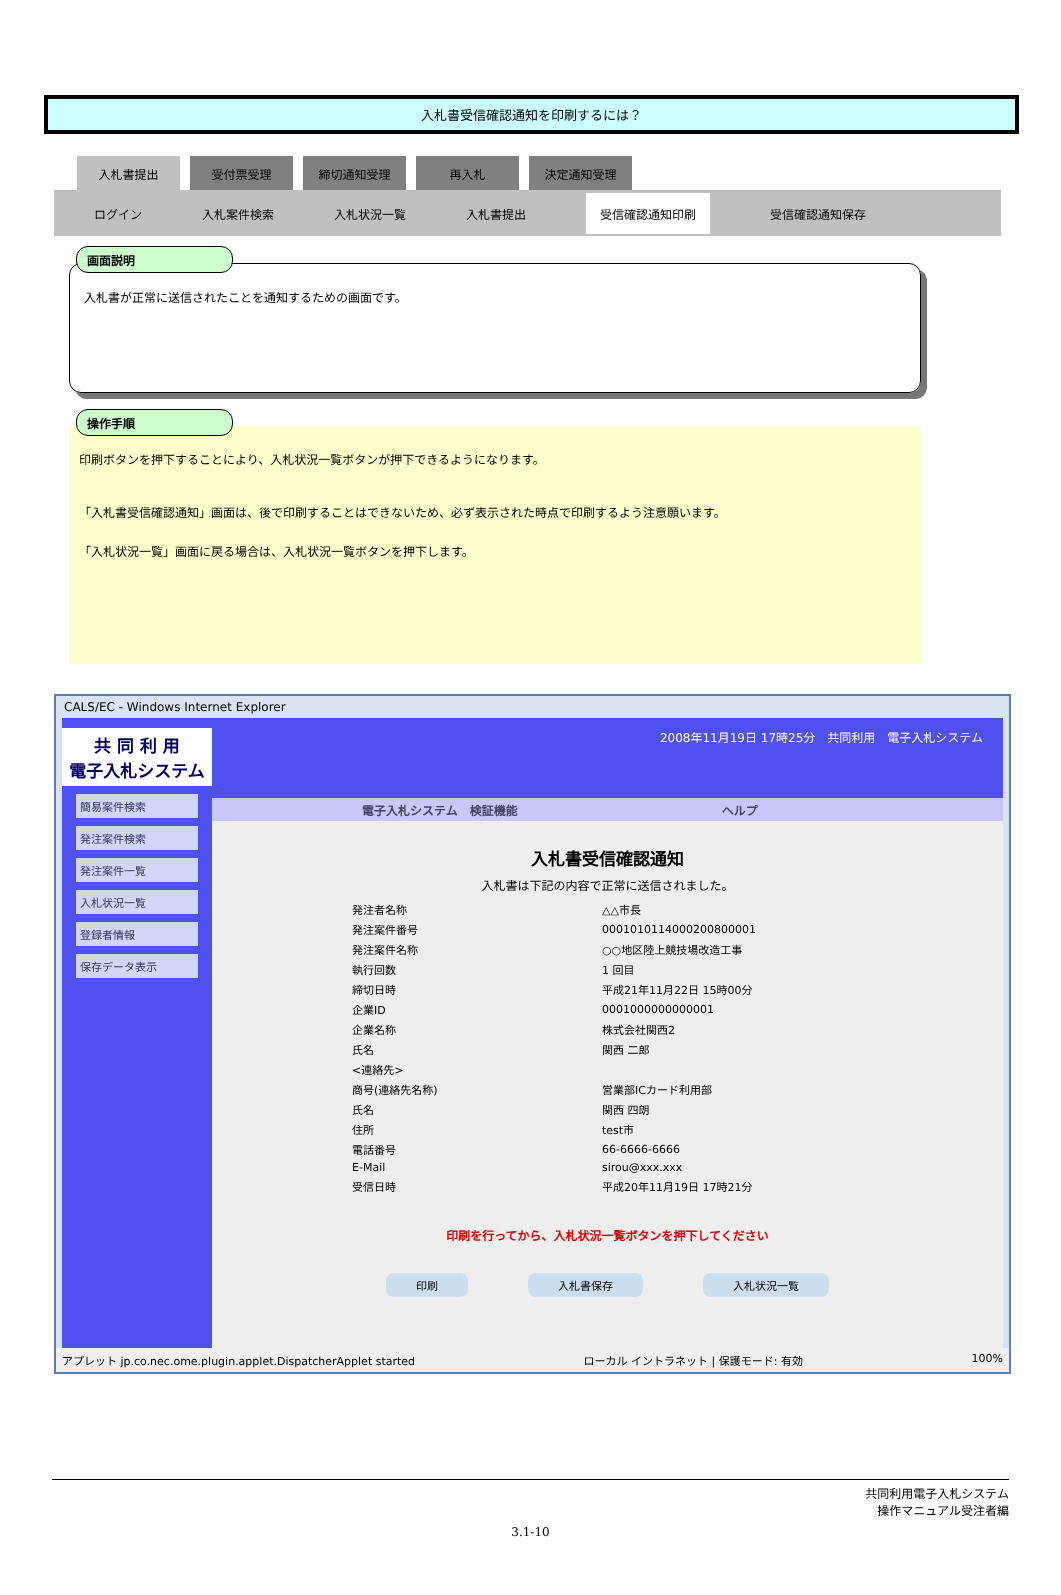入札書受信確認通知を印刷するには？
入札書提出 受付票受理 締切通知受理 再入札 決定通知受理
ログイン 入札案件検索 入札状況一覧 入札書提出 受信確認通知印刷 受信確認通知保存
画面説明
入札書が正常に送信されたことを通知するための画面です。
操作手順
印刷ボタンを押下することにより、入札状況一覧ボタンが押下できるようになります。
「入札書受信確認通知」画面は、後で印刷することはできないため、必ず表示された時点で印刷するよう注意願います。
「入札状況一覧」画面に戻る場合は、入札状況一覧ボタンを押下します。
CALS/EC - Windows Internet Explorer
共 同 利 用
電子入札システム
簡易案件検索
発注案件検索
発注案件一覧
入札状況一覧
登録者情報
保存データ表示
2008年11月19日 17時25分　共同利用　電子入札システム
電子入札システム　検証機能　　　　　　　　　　　　　　　　　ヘルプ
入札書受信確認通知
入札書は下記の内容で正常に送信されました。
| 発注者名称 | △△市長 |
| 発注案件番号 | 0001010114000200800001 |
| 発注案件名称 | ○○地区陸上競技場改造工事 |
| 執行回数 | 1 回目 |
| 締切日時 | 平成21年11月22日 15時00分 |
| 企業ID | 0001000000000001 |
| 企業名称 | 株式会社関西2 |
| 氏名 | 関西 二郎 |
| <連絡先> | |
| 商号(連絡先名称) | 営業部ICカード利用部 |
| 氏名 | 関西 四朗 |
| 住所 | test市 |
| 電話番号 | 66-6666-6666 |
| E-Mail | sirou@xxx.xxx |
| 受信日時 | 平成20年11月19日 17時21分 |
印刷を行ってから、入札状況一覧ボタンを押下してください
印刷 入札書保存 入札状況一覧
アプレット jp.co.nec.ome.plugin.applet.DispatcherApplet started ローカル イントラネット | 保護モード: 有効 100%
共同利用電子入札システム
操作マニュアル受注者編
3.1-10